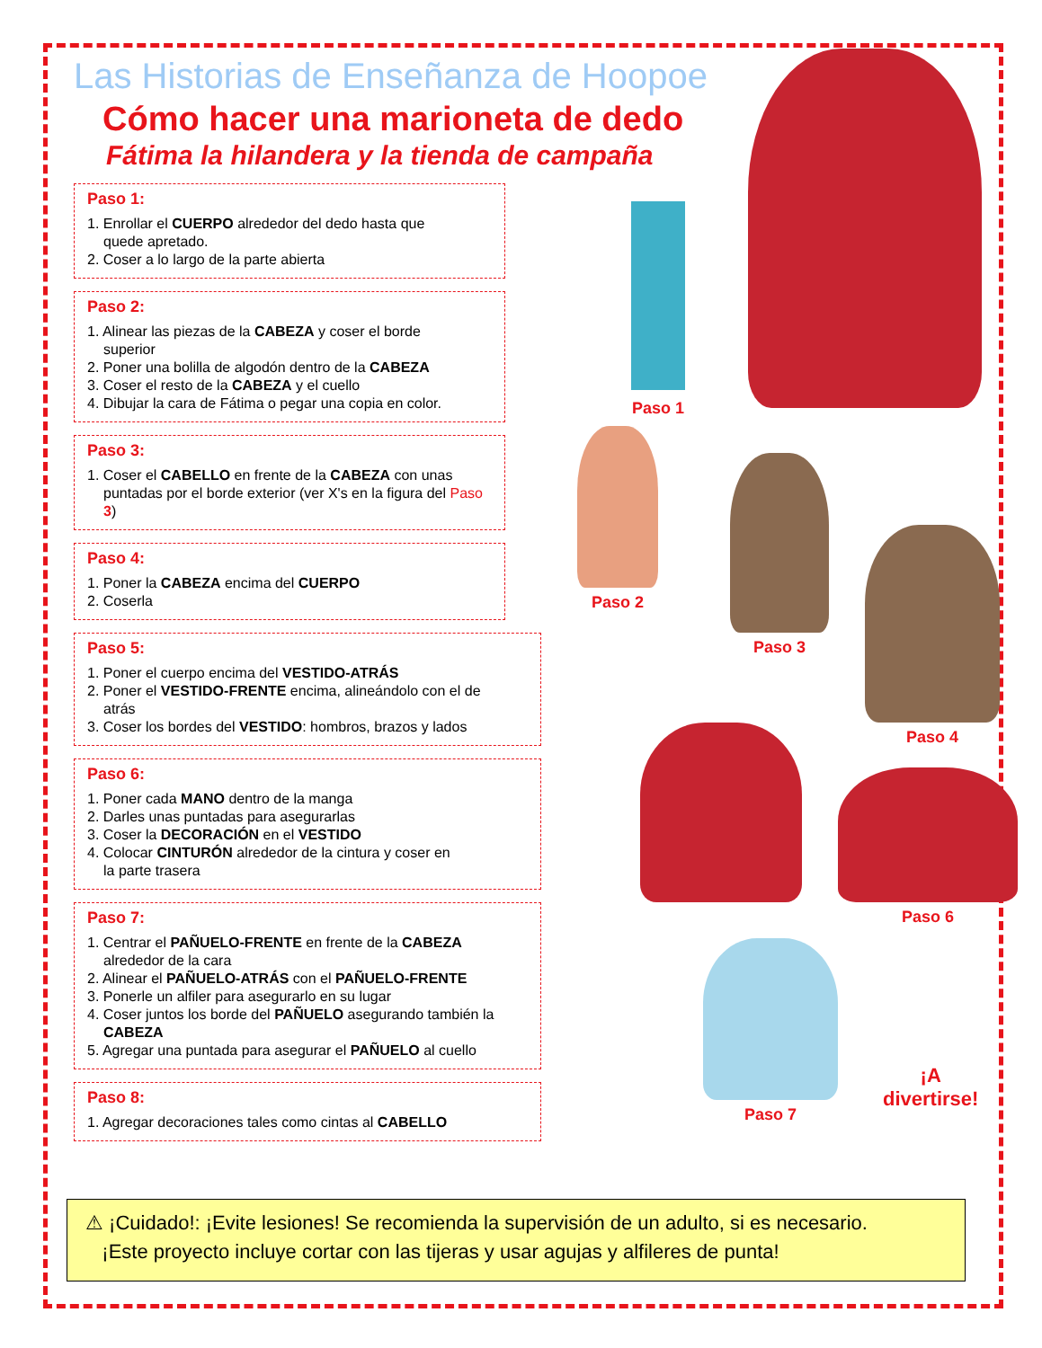Las Historias de Enseñanza de Hoopoe
Cómo hacer una marioneta de dedo
Fátima la hilandera y la tienda de campaña
Paso 1:
1. Enrollar el CUERPO alrededor del dedo hasta que
quede apretado.
2. Coser a lo largo de la parte abierta
Paso 2:
1. Alinear las piezas de la CABEZA y coser el borde
superior
2. Poner una bolilla de algodón dentro de la CABEZA
3. Coser el resto de la CABEZA y el cuello
4. Dibujar la cara de Fátima o pegar una copia en color.
Paso 3:
1. Coser el CABELLO en frente de la CABEZA con unas
puntadas por el borde exterior (ver X's en la figura del Paso 3)
Paso 4:
1. Poner la CABEZA encima del CUERPO
2. Coserla
Paso 5:
1. Poner el cuerpo encima del VESTIDO-ATRÁS
2. Poner el VESTIDO-FRENTE encima, alineándolo con el de
atrás
3. Coser los bordes del VESTIDO: hombros, brazos y lados
Paso 6:
1. Poner cada MANO dentro de la manga
2. Darles unas puntadas para asegurarlas
3. Coser la DECORACIÓN en el VESTIDO
4. Colocar CINTURÓN alrededor de la cintura y coser en
la parte trasera
Paso 7:
1. Centrar el PAÑUELO-FRENTE en frente de la CABEZA
alrededor de la cara
2. Alinear el PAÑUELO-ATRÁS con el PAÑUELO-FRENTE
3. Ponerle un alfiler para asegurarlo en su lugar
4. Coser juntos los borde del PAÑUELO asegurando también la
CABEZA
5. Agregar una puntada para asegurar el PAÑUELO al cuello
Paso 8:
1. Agregar decoraciones tales como cintas al CABELLO
Paso 1
Paso 2
Paso 3
Paso 4
Paso 6
Paso 7
¡A divertirse!
⚠ ¡Cuidado!: ¡Evite lesiones! Se recomienda la supervisión de un adulto, si es necesario.
¡Este proyecto incluye cortar con las tijeras y usar agujas y alfileres de punta!